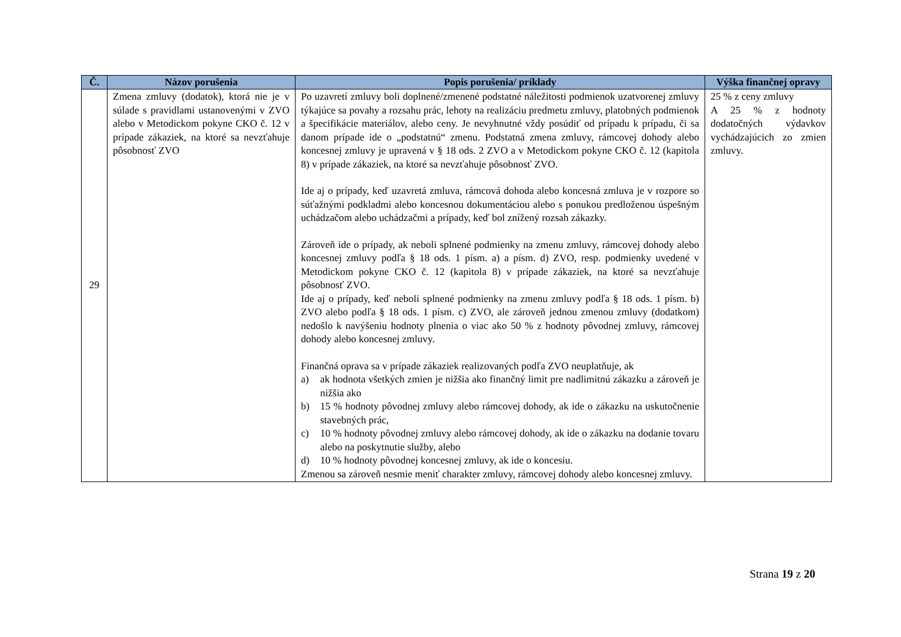| Č. | Názov porušenia | Popis porušenia/ príklady | Výška finančnej opravy |
| --- | --- | --- | --- |
| 29 | Zmena zmluvy (dodatok), ktorá nie je v súlade s pravidlami ustanovenými v ZVO alebo v Metodickom pokyne CKO č. 12 v prípade zákaziek, na ktoré sa nevzťahuje pôsobnosť ZVO | Po uzavretí zmluvy boli doplnené/zmenené podstatné náležitosti podmienok uzatvorenej zmluvy týkajúce sa povahy a rozsahu prác, lehoty na realizáciu predmetu zmluvy, platobných podmienok a špecifikácie materiálov, alebo ceny. Je nevyhnutné vždy posúdiť od prípadu k prípadu, či sa danom prípade ide o „podstatnú“ zmenu. Podstatná zmena zmluvy, rámcovej dohody alebo koncesnej zmluvy je upravená v § 18 ods. 2 ZVO a v Metodickom pokyne CKO č. 12 (kapitola 8) v prípade zákaziek, na ktoré sa nevzťahuje pôsobnosť ZVO. Ide aj o prípady, keď uzavretá zmluva, rámcová dohoda alebo koncesná zmluva je v rozpore so súťažnými podkladmi alebo koncesnou dokumentáciou alebo s ponukou predloženou úspešným uchádzačom alebo uchádzačmi a prípady, keď bol znížený rozsah zákazky. Zároveň ide o prípady, ak neboli splnené podmienky na zmenu zmluvy, rámcovej dohody alebo koncesnej zmluvy podľa § 18 ods. 1 písm. a) a písm. d) ZVO, resp. podmienky uvedené v Metodickom pokyne CKO č. 12 (kapitola 8) v prípade zákaziek, na ktoré sa nevzťahuje pôsobnosť ZVO. Ide aj o prípady, keď neboli splnené podmienky na zmenu zmluvy podľa § 18 ods. 1 písm. b) ZVO alebo podľa § 18 ods. 1 písm. c) ZVO, ale zároveň jednou zmenou zmluvy (dodatkom) nedošlo k navýšeniu hodnoty plnenia o viac ako 50 % z hodnoty pôvodnej zmluvy, rámcovej dohody alebo koncesnej zmluvy. Finančná oprava sa v prípade zákaziek realizovaných podľa ZVO neuplatňuje, ak a) ak hodnota všetkých zmien je nižšia ako finančný limit pre nadlimitnú zákazku a zároveň je nižšia ako b) 15 % hodnoty pôvodnej zmluvy alebo rámcovej dohody, ak ide o zákazku na uskutočnenie stavebných prác, c) 10 % hodnoty pôvodnej zmluvy alebo rámcovej dohody, ak ide o zákazku na dodanie tovaru alebo na poskytnutie služby, alebo d) 10 % hodnoty pôvodnej koncesnej zmluvy, ak ide o koncesiu. Zmenou sa zároveň nesmie meniť charakter zmluvy, rámcovej dohody alebo koncesnej zmluvy. | 25 % z ceny zmluvy A 25 % z hodnoty dodatočných výdavkov vychádzajúcich zo zmien zmluvy. |
Strana 19 z 20